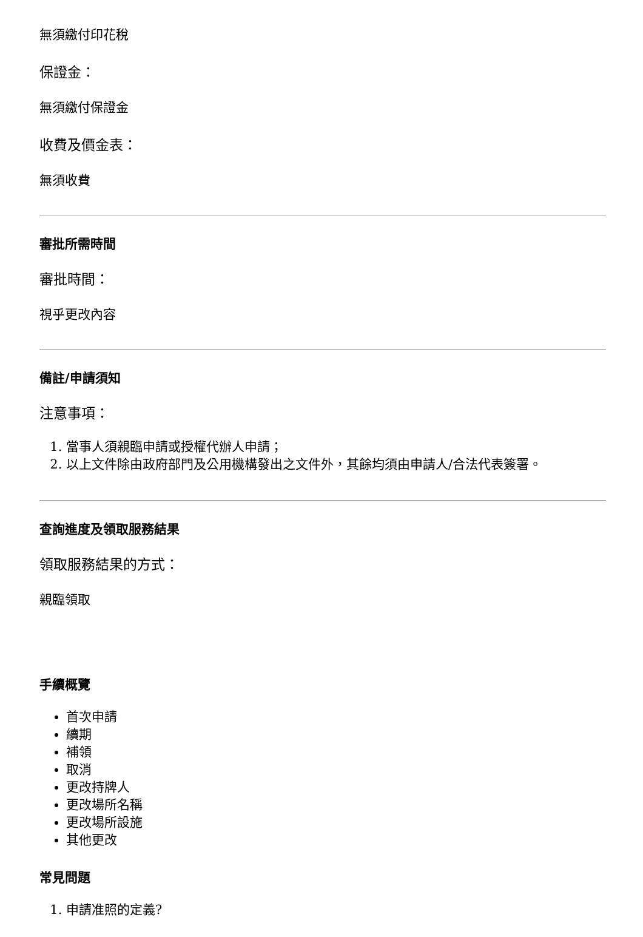無須繳付印花稅
保證金：
無須繳付保證金
收費及價金表：
無須收費
審批所需時間
審批時間：
視乎更改內容
備註/申請須知
注意事項：
1. 當事人須親臨申請或授權代辦人申請；
2. 以上文件除由政府部門及公用機構發出之文件外，其餘均須由申請人/合法代表簽署。
查詢進度及領取服務結果
領取服務結果的方式：
親臨領取
手續概覽
首次申請
續期
補領
取消
更改持牌人
更改場所名稱
更改場所設施
其他更改
常見問題
1. 申請准照的定義?